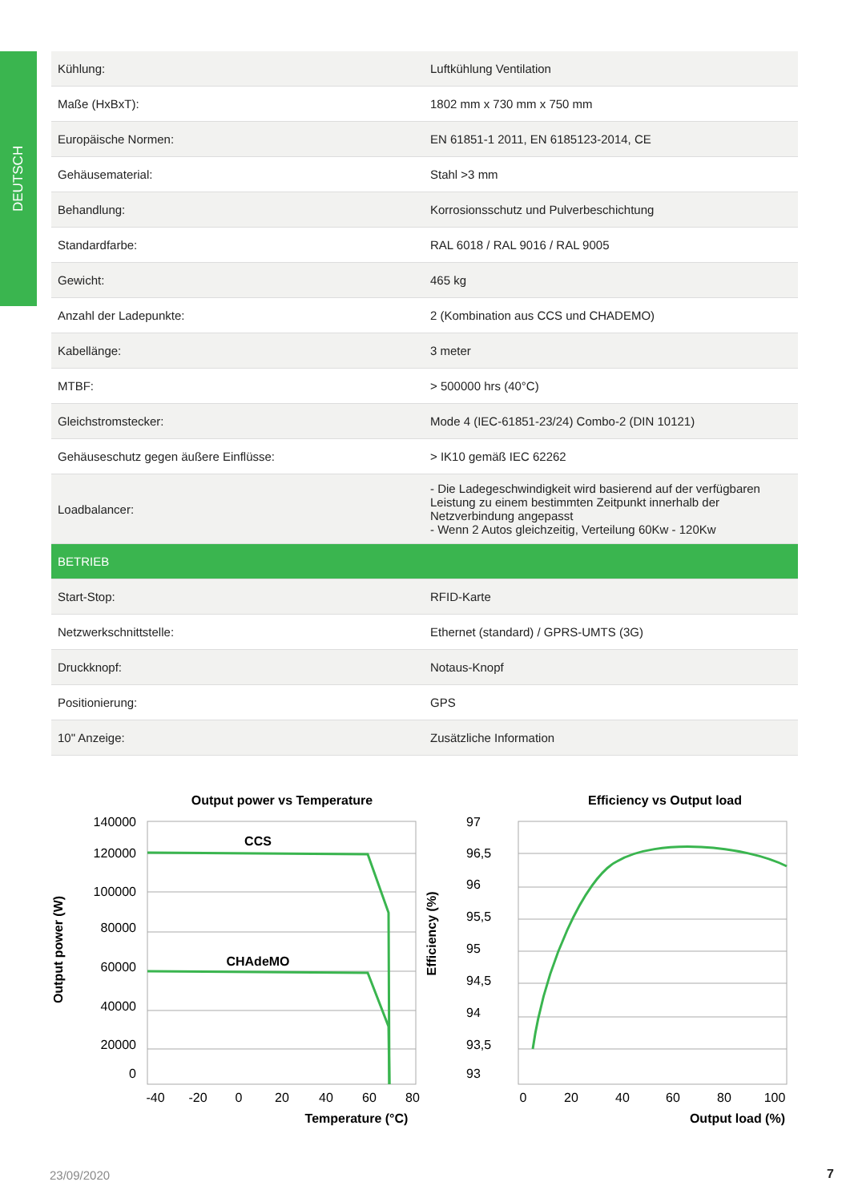DEUTSCH
| Kühlung: | Luftkühlung Ventilation |
| Maße (HxBxT): | 1802 mm x 730 mm x 750 mm |
| Europäische Normen: | EN 61851-1 2011, EN 6185123-2014, CE |
| Gehäusematerial: | Stahl >3 mm |
| Behandlung: | Korrosionsschutz und Pulverbeschichtung |
| Standardfarbe: | RAL 6018 / RAL 9016 / RAL 9005 |
| Gewicht: | 465 kg |
| Anzahl der Ladepunkte: | 2 (Kombination aus CCS und CHADEMO) |
| Kabellänge: | 3 meter |
| MTBF: | > 500000 hrs (40°C) |
| Gleichstromstecker: | Mode 4 (IEC-61851-23/24) Combo-2 (DIN 10121) |
| Gehäuseschutz gegen äußere Einflüsse: | > IK10 gemäß IEC 62262 |
| Loadbalancer: | - Die Ladegeschwindigkeit wird basierend auf der verfügbaren Leistung zu einem bestimmten Zeitpunkt innerhalb der Netzverbindung angepasst - Wenn 2 Autos gleichzeitig, Verteilung 60Kw - 120Kw |
| BETRIEB | |
| Start-Stop: | RFID-Karte |
| Netzwerkschnittstelle: | Ethernet (standard) / GPRS-UMTS (3G) |
| Druckknopf: | Notaus-Knopf |
| Positionierung: | GPS |
| 10" Anzeige: | Zusätzliche Information |
Output power vs Temperature
140000
120000
100000
80000
60000
40000
20000
0
-40
-20
0
20
40
60
80
Temperature (°C)
Output power (W)
CCS
CHAdeMO
Efficiency vs Output load
97
96,5
96
95,5
95
94,5
94
93,5
93
0
20
40
60
80
100
Output load (%)
Efficiency (%)
23/09/2020 7